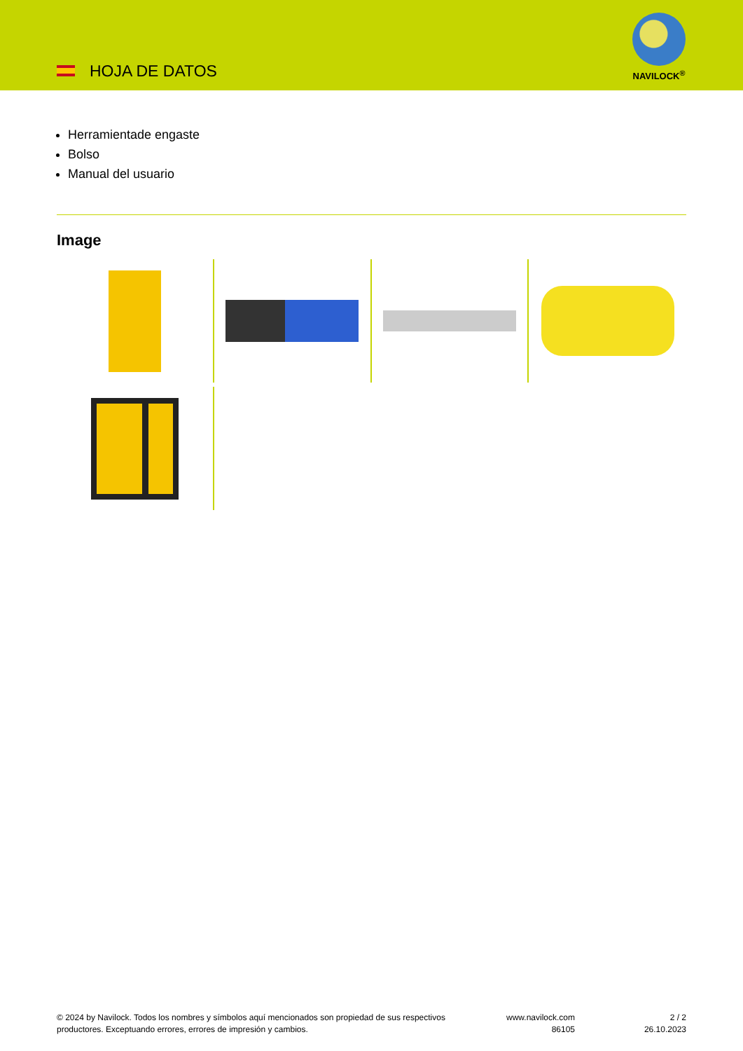HOJA DE DATOS
NAVILOCK<sup>®</sup>
Herramientade engaste
Bolso
Manual del usuario
Image
© 2024 by Navilock. Todos los nombres y símbolos aquí mencionados son propiedad de sus respectivos productores. Exceptuando errores, errores de impresión y cambios.
www.navilock.com
86105
2 / 2
26.10.2023